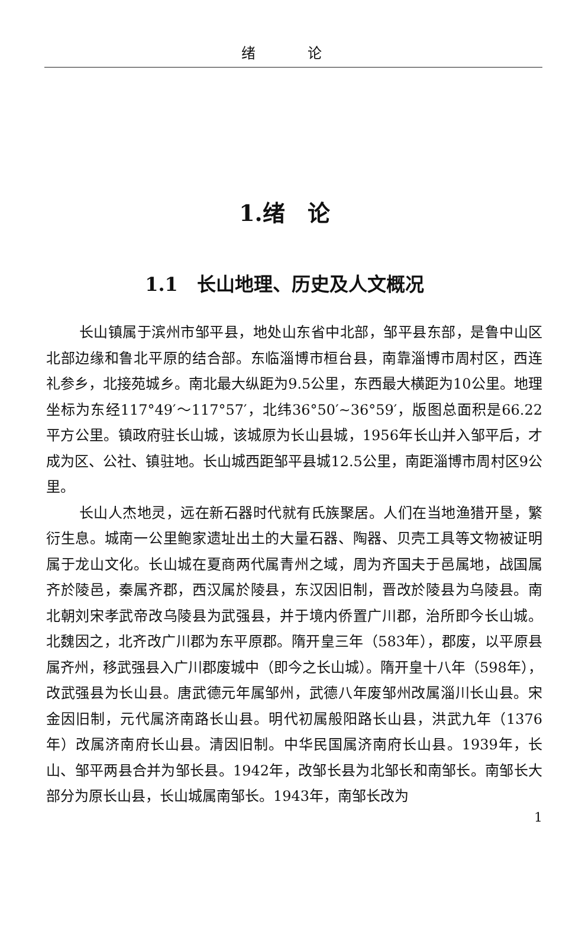绪 论
1.绪　论
1.1　长山地理、历史及人文概况
长山镇属于滨州市邹平县，地处山东省中北部，邹平县东部，是鲁中山区北部边缘和鲁北平原的结合部。东临淄博市桓台县，南靠淄博市周村区，西连礼参乡，北接苑城乡。南北最大纵距为9.5公里，东西最大横距为10公里。地理坐标为东经117°49′～117°57′，北纬36°50′~36°59′，版图总面积是66.22平方公里。镇政府驻长山城，该城原为长山县城，1956年长山并入邹平后，才成为区、公社、镇驻地。长山城西距邹平县城12.5公里，南距淄博市周村区9公里。
长山人杰地灵，远在新石器时代就有氏族聚居。人们在当地渔猎开垦，繁衍生息。城南一公里鲍家遗址出土的大量石器、陶器、贝壳工具等文物被证明属于龙山文化。长山城在夏商两代属青州之域，周为齐国夫于邑属地，战国属齐於陵邑，秦属齐郡，西汉属於陵县，东汉因旧制，晋改於陵县为乌陵县。南北朝刘宋孝武帝改乌陵县为武强县，并于境内侨置广川郡，治所即今长山城。北魏因之，北齐改广川郡为东平原郡。隋开皇三年（583年），郡废，以平原县属齐州，移武强县入广川郡废城中（即今之长山城）。隋开皇十八年（598年），改武强县为长山县。唐武德元年属邹州，武德八年废邹州改属淄川长山县。宋金因旧制，元代属济南路长山县。明代初属般阳路长山县，洪武九年（1376年）改属济南府长山县。清因旧制。中华民国属济南府长山县。1939年，长山、邹平两县合并为邹长县。1942年，改邹长县为北邹长和南邹长。南邹长大部分为原长山县，长山城属南邹长。1943年，南邹长改为
1